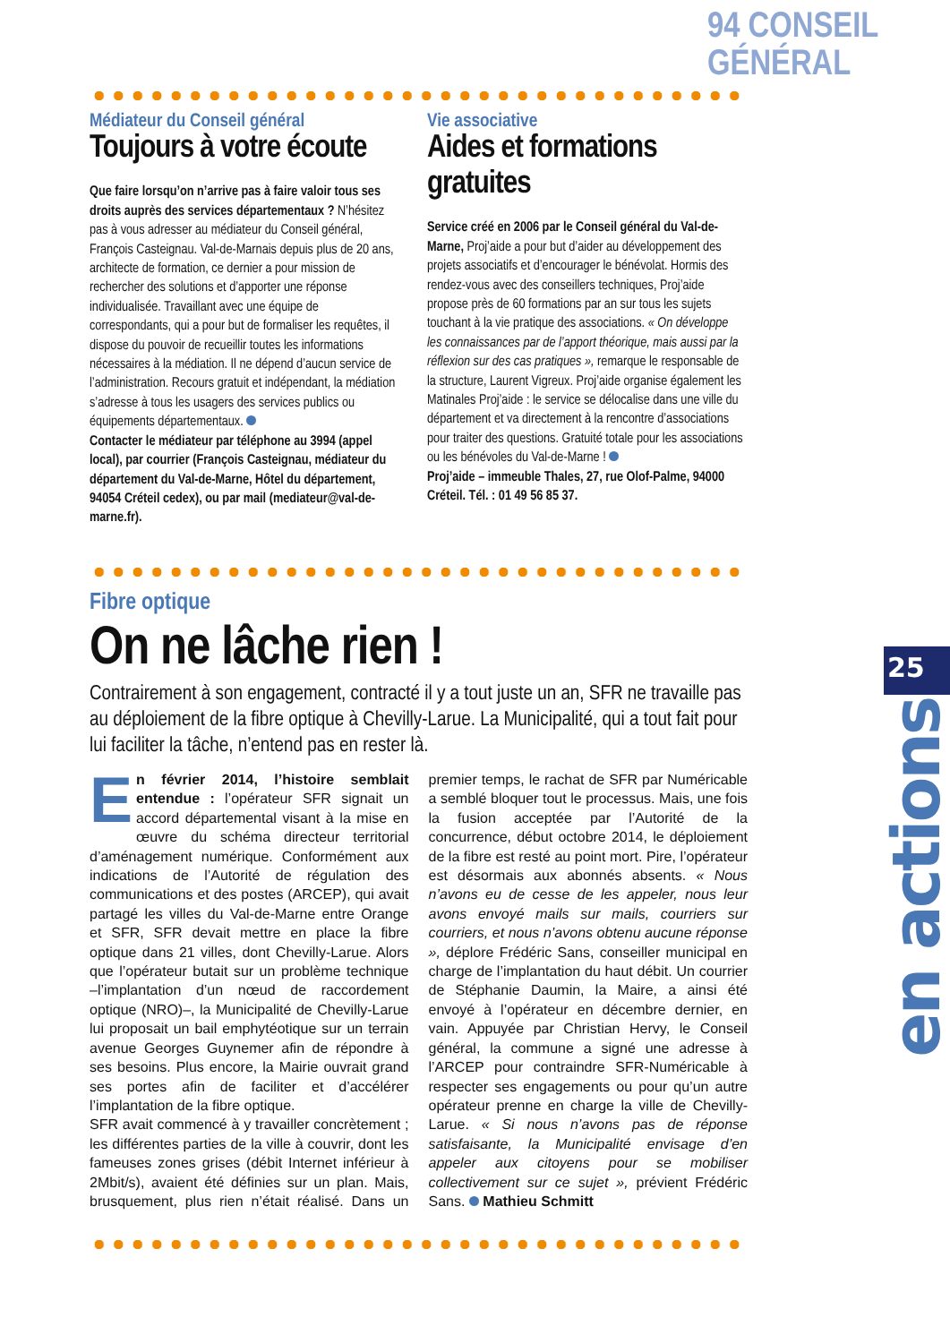94 CONSEIL GÉNÉRAL
Médiateur du Conseil général
Toujours à votre écoute
Que faire lorsqu’on n’arrive pas à faire valoir tous ses droits auprès des services départementaux ? N’hésitez pas à vous adresser au médiateur du Conseil général, François Casteignau. Val-de-Marnais depuis plus de 20 ans, architecte de formation, ce dernier a pour mission de rechercher des solutions et d’apporter une réponse individualisée. Travaillant avec une équipe de correspondants, qui a pour but de formaliser les requêtes, il dispose du pouvoir de recueillir toutes les informations nécessaires à la médiation. Il ne dépend d’aucun service de l’administration. Recours gratuit et indépendant, la médiation s’adresse à tous les usagers des services publics ou équipements départementaux.
Contacter le médiateur par téléphone au 3994 (appel local), par courrier (François Casteignau, médiateur du département du Val-de-Marne, Hôtel du département, 94054 Créteil cedex), ou par mail (mediateur@val-de-marne.fr).
Vie associative
Aides et formations gratuites
Service créé en 2006 par le Conseil général du Val-de-Marne, Proj’aide a pour but d’aider au développement des projets associatifs et d’encourager le bénévolat. Hormis des rendez-vous avec des conseillers techniques, Proj’aide propose près de 60 formations par an sur tous les sujets touchant à la vie pratique des associations. « On développe les connaissances par de l’apport théorique, mais aussi par la réflexion sur des cas pratiques », remarque le responsable de la structure, Laurent Vigreux. Proj’aide organise également les Matinales Proj’aide : le service se délocalise dans une ville du département et va directement à la rencontre d’associations pour traiter des questions. Gratuité totale pour les associations ou les bénévoles du Val-de-Marne !
Proj’aide – immeuble Thales, 27, rue Olof-Palme, 94000 Créteil. Tél. : 01 49 56 85 37.
Fibre optique
On ne lâche rien !
Contrairement à son engagement, contracté il y a tout juste un an, SFR ne travaille pas au déploiement de la fibre optique à Chevilly-Larue. La Municipalité, qui a tout fait pour lui faciliter la tâche, n’entend pas en rester là.
En février 2014, l’histoire semblait entendue : l’opérateur SFR signait un accord départemental visant à la mise en œuvre du schéma directeur territorial d’aménagement numérique. Conformément aux indications de l’Autorité de régulation des communications et des postes (ARCEP), qui avait partagé les villes du Val-de-Marne entre Orange et SFR, SFR devait mettre en place la fibre optique dans 21 villes, dont Chevilly-Larue. Alors que l’opérateur butait sur un problème technique –l’implantation d’un nœud de raccordement optique (NRO)–, la Municipalité de Chevilly-Larue lui proposait un bail emphytéotique sur un terrain avenue Georges Guynemer afin de répondre à ses besoins. Plus encore, la Mairie ouvrait grand ses portes afin de faciliter et d’accélérer l’implantation de la fibre optique.
SFR avait commencé à y travailler concrètement ; les différentes parties de la ville à couvrir, dont les fameuses zones grises (débit Internet inférieur à 2Mbit/s), avaient été définies sur un plan. Mais, brusquement, plus rien n’était réalisé. Dans un premier temps, le rachat de SFR par Numéricable a semblé bloquer tout le processus. Mais, une fois la fusion acceptée par l’Autorité de la concurrence, début octobre 2014, le déploiement de la fibre est resté au point mort. Pire, l’opérateur est désormais aux abonnés absents. « Nous n’avons eu de cesse de les appeler, nous leur avons envoyé mails sur mails, courriers sur courriers, et nous n’avons obtenu aucune réponse », déplore Frédéric Sans, conseiller municipal en charge de l’implantation du haut débit. Un courrier de Stéphanie Daumin, la Maire, a ainsi été envoyé à l’opérateur en décembre dernier, en vain. Appuyée par Christian Hervy, le Conseil général, la commune a signé une adresse à l’ARCEP pour contraindre SFR-Numéricable à respecter ses engagements ou pour qu’un autre opérateur prenne en charge la ville de Chevilly-Larue. « Si nous n’avons pas de réponse satisfaisante, la Municipalité envisage d’en appeler aux citoyens pour se mobiliser collectivement sur ce sujet », prévient Frédéric Sans. Mathieu Schmitt
25
en actions